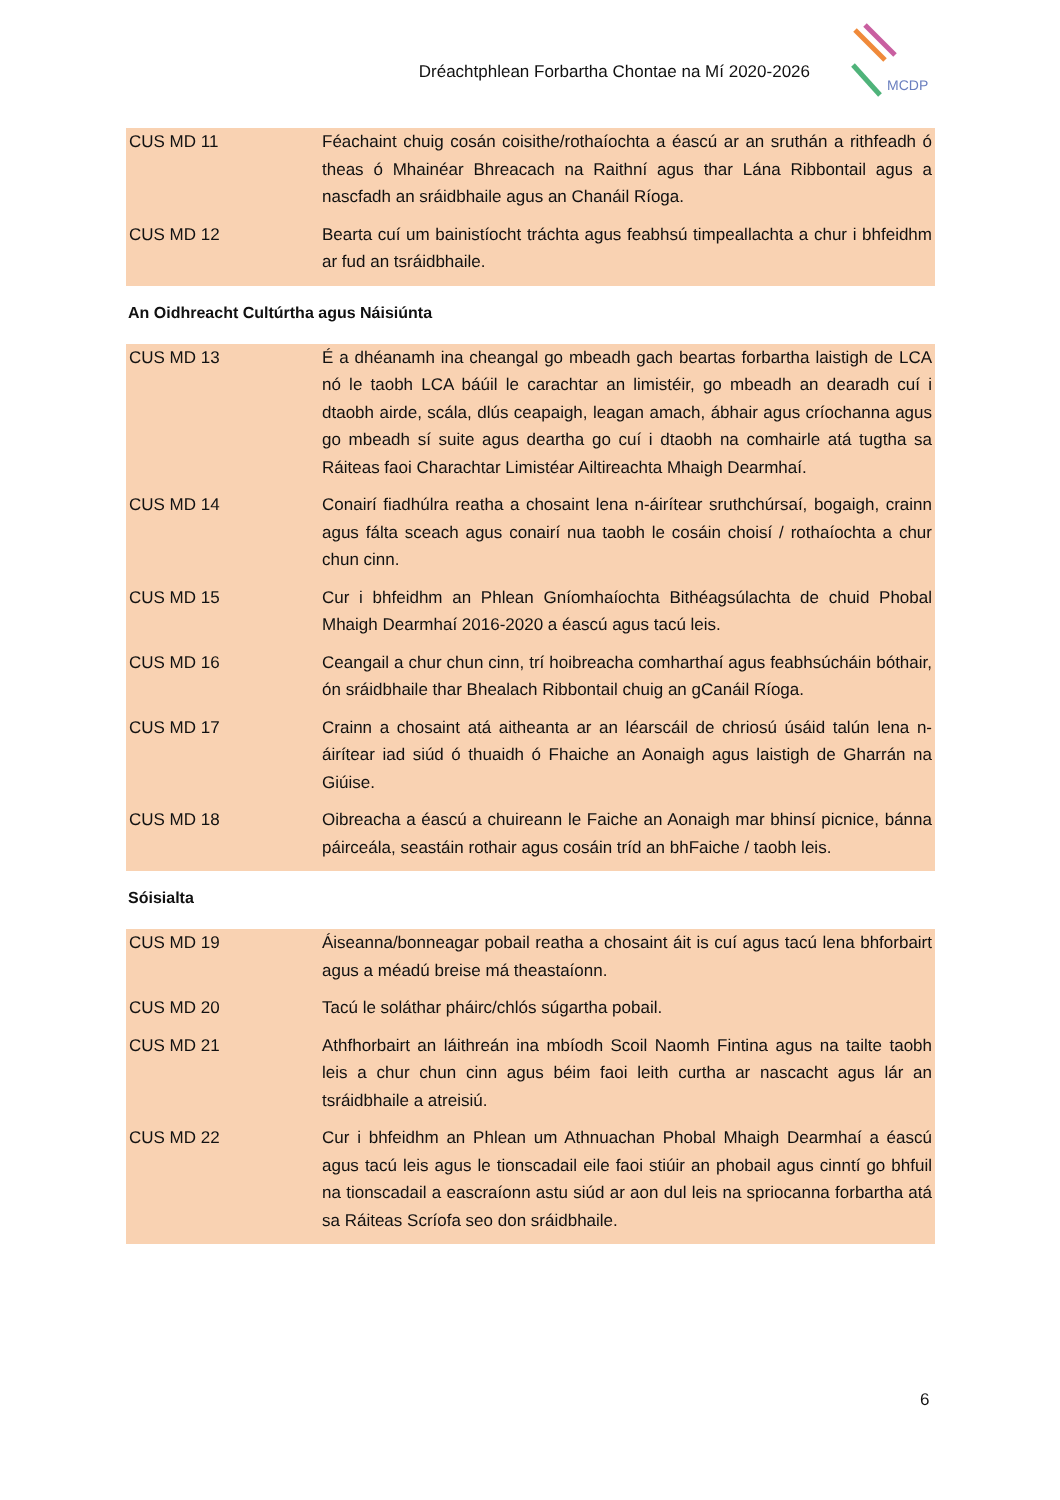Dréachtphlean Forbartha Chontae na Mí 2020-2026
MCDP
| CUS MD 11 | Féachaint chuig cosán coisithe/rothaíochta a éascú ar an sruthán a rithfeadh ó theas ó Mhainéar Bhreacach na Raithní agus thar Lána Ribbontail agus a nascfadh an sráidbhaile agus an Chanáil Ríoga. |
| CUS MD 12 | Bearta cuí um bainistíocht tráchta agus feabhsú timpeallachta a chur i bhfeidhm ar fud an tsráidbhaile. |
An Oidhreacht Cultúrtha agus Náisiúnta
| CUS MD 13 | É a dhéanamh ina cheangal go mbeadh gach beartas forbartha laistigh de LCA nó le taobh LCA báúil le carachtar an limistéir, go mbeadh an dearadh cuí i dtaobh airde, scála, dlús ceapaigh, leagan amach, ábhair agus críochanna agus go mbeadh sí suite agus deartha go cuí i dtaobh na comhairle atá tugtha sa Ráiteas faoi Charachtar Limistéar Ailtireachta Mhaigh Dearmhaí. |
| CUS MD 14 | Conairí fiadhúlra reatha a chosaint lena n-áirítear sruthchúrsaí, bogaigh, crainn agus fálta sceach agus conairí nua taobh le cosáin choisí / rothaíochta a chur chun cinn. |
| CUS MD 15 | Cur i bhfeidhm an Phlean Gníomhaíochta Bithéagsúlachta de chuid Phobal Mhaigh Dearmhaí 2016-2020 a éascú agus tacú leis. |
| CUS MD 16 | Ceangail a chur chun cinn, trí hoibreacha comharthaí agus feabhsúcháin bóthair, ón sráidbhaile thar Bhealach Ribbontail chuig an gCanáil Ríoga. |
| CUS MD 17 | Crainn a chosaint atá aitheanta ar an léarscáil de chriosú úsáid talún lena n-áirítear iad siúd ó thuaidh ó Fhaiche an Aonaigh agus laistigh de Gharrán na Giúise. |
| CUS MD 18 | Oibreacha a éascú a chuireann le Faiche an Aonaigh mar bhinsí picnice, bánna páirceála, seastáin rothair agus cosáin tríd an bhFaiche / taobh leis. |
Sóisialta
| CUS MD 19 | Áiseanna/bonneagar pobail reatha a chosaint áit is cuí agus tacú lena bhforbairt agus a méadú breise má theastaíonn. |
| CUS MD 20 | Tacú le soláthar pháirc/chlós súgartha pobail. |
| CUS MD 21 | Athfhorbairt an láithreán ina mbíodh Scoil Naomh Fintina agus na tailte taobh leis a chur chun cinn agus béim faoi leith curtha ar nascacht agus lár an tsráidbhaile a atreisiú. |
| CUS MD 22 | Cur i bhfeidhm an Phlean um Athnuachan Phobal Mhaigh Dearmhaí a éascú agus tacú leis agus le tionscadail eile faoi stiúir an phobail agus cinntí go bhfuil na tionscadail a eascraíonn astu siúd ar aon dul leis na spriocanna forbartha atá sa Ráiteas Scríofa seo don sráidbhaile. |
6